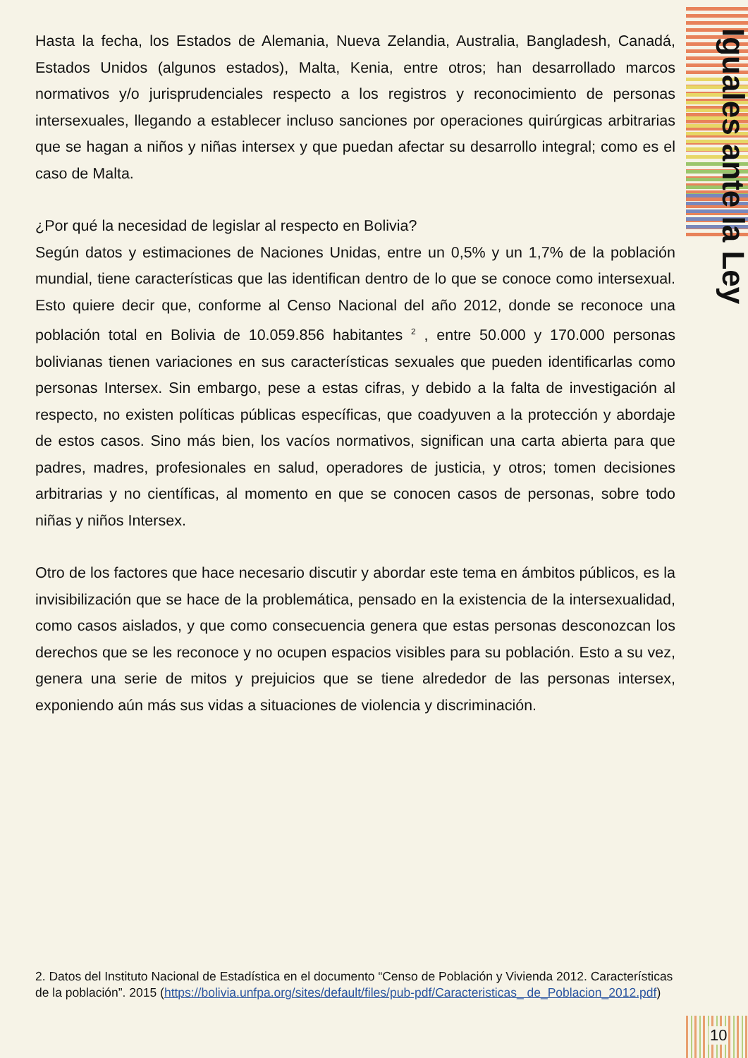Iguales ante la Ley
Hasta la fecha, los Estados de Alemania, Nueva Zelandia, Australia, Bangladesh, Canadá, Estados Unidos (algunos estados), Malta, Kenia, entre otros; han desarrollado marcos normativos y/o jurisprudenciales respecto a los registros y reconocimiento de personas intersexuales, llegando a establecer incluso sanciones por operaciones quirúrgicas arbitrarias que se hagan a niños y niñas intersex y que puedan afectar su desarrollo integral; como es el caso de Malta.
¿Por qué la necesidad de legislar al respecto en Bolivia?
Según datos y estimaciones de Naciones Unidas, entre un 0,5% y un 1,7% de la población mundial, tiene características que las identifican dentro de lo que se conoce como intersexual. Esto quiere decir que, conforme al Censo Nacional del año 2012, donde se reconoce una población total en Bolivia de 10.059.856 habitantes <sup>2</sup> , entre 50.000 y 170.000 personas bolivianas tienen variaciones en sus características sexuales que pueden identificarlas como personas Intersex. Sin embargo, pese a estas cifras, y debido a la falta de investigación al respecto, no existen políticas públicas específicas, que coadyuven a la protección y abordaje de estos casos. Sino más bien, los vacíos normativos, significan una carta abierta para que padres, madres, profesionales en salud, operadores de justicia, y otros; tomen decisiones arbitrarias y no científicas, al momento en que se conocen casos de personas, sobre todo niñas y niños Intersex.
Otro de los factores que hace necesario discutir y abordar este tema en ámbitos públicos, es la invisibilización que se hace de la problemática, pensado en la existencia de la intersexualidad, como casos aislados, y que como consecuencia genera que estas personas desconozcan los derechos que se les reconoce y no ocupen espacios visibles para su población. Esto a su vez, genera una serie de mitos y prejuicios que se tiene alrededor de las personas intersex, exponiendo aún más sus vidas a situaciones de violencia y discriminación.
2. Datos del Instituto Nacional de Estadística en el documento “Censo de Población y Vivienda 2012. Características de la población”. 2015 (https://bolivia.unfpa.org/sites/default/files/pub-pdf/Caracteristicas_ de_Poblacion_2012.pdf)
10